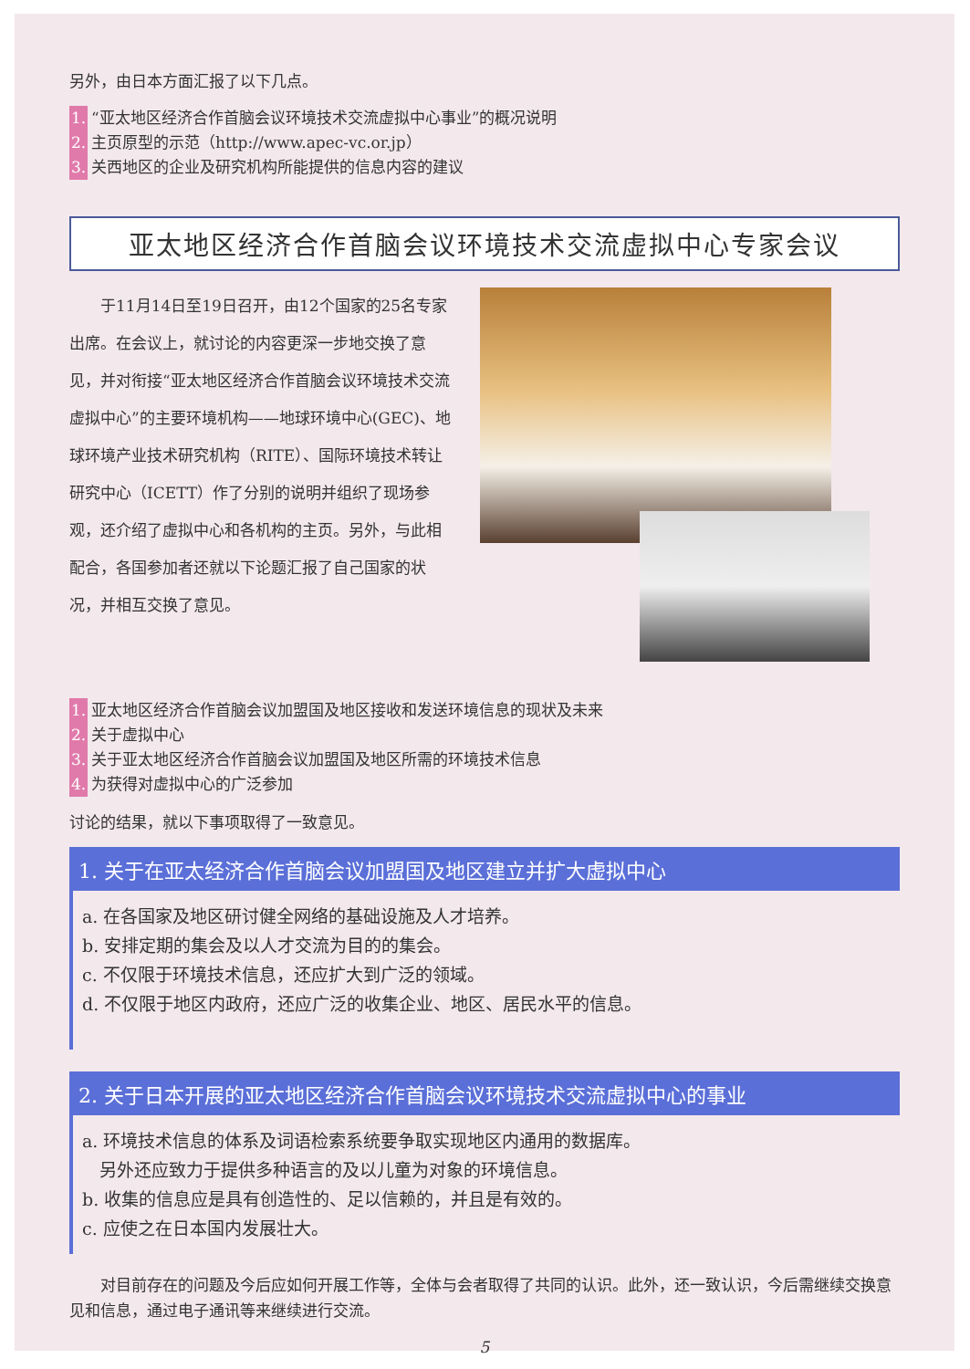另外，由日本方面汇报了以下几点。
1. “亚太地区经济合作首脑会议环境技术交流虚拟中心事业”的概况说明
2. 主页原型的示范（http://www.apec-vc.or.jp）
3. 关西地区的企业及研究机构所能提供的信息内容的建议
亚太地区经济合作首脑会议环境技术交流虚拟中心专家会议
　　于11月14日至19日召开，由12个国家的25名专家出席。在会议上，就讨论的内容更深一步地交换了意见，并对衔接“亚太地区经济合作首脑会议环境技术交流虚拟中心”的主要环境机构——地球环境中心(GEC)、地球环境产业技术研究机构（RITE）、国际环境技术转让研究中心（ICETT）作了分别的说明并组织了现场参观，还介绍了虚拟中心和各机构的主页。另外，与此相配合，各国参加者还就以下论题汇报了自己国家的状况，并相互交换了意见。
1. 亚太地区经济合作首脑会议加盟国及地区接收和发送环境信息的现状及未来
2. 关于虚拟中心
3. 关于亚太地区经济合作首脑会议加盟国及地区所需的环境技术信息
4. 为获得对虚拟中心的广泛参加
讨论的结果，就以下事项取得了一致意见。
1. 关于在亚太经济合作首脑会议加盟国及地区建立并扩大虚拟中心
a. 在各国家及地区研讨健全网络的基础设施及人才培养。
b. 安排定期的集会及以人才交流为目的的集会。
c. 不仅限于环境技术信息，还应扩大到广泛的领域。
d. 不仅限于地区内政府，还应广泛的收集企业、地区、居民水平的信息。
2. 关于日本开展的亚太地区经济合作首脑会议环境技术交流虚拟中心的事业
a. 环境技术信息的体系及词语检索系统要争取实现地区内通用的数据库。
　另外还应致力于提供多种语言的及以儿童为对象的环境信息。
b. 收集的信息应是具有创造性的、足以信赖的，并且是有效的。
c. 应使之在日本国内发展壮大。
　　对目前存在的问题及今后应如何开展工作等，全体与会者取得了共同的认识。此外，还一致认识，今后需继续交换意见和信息，通过电子通讯等来继续进行交流。
5